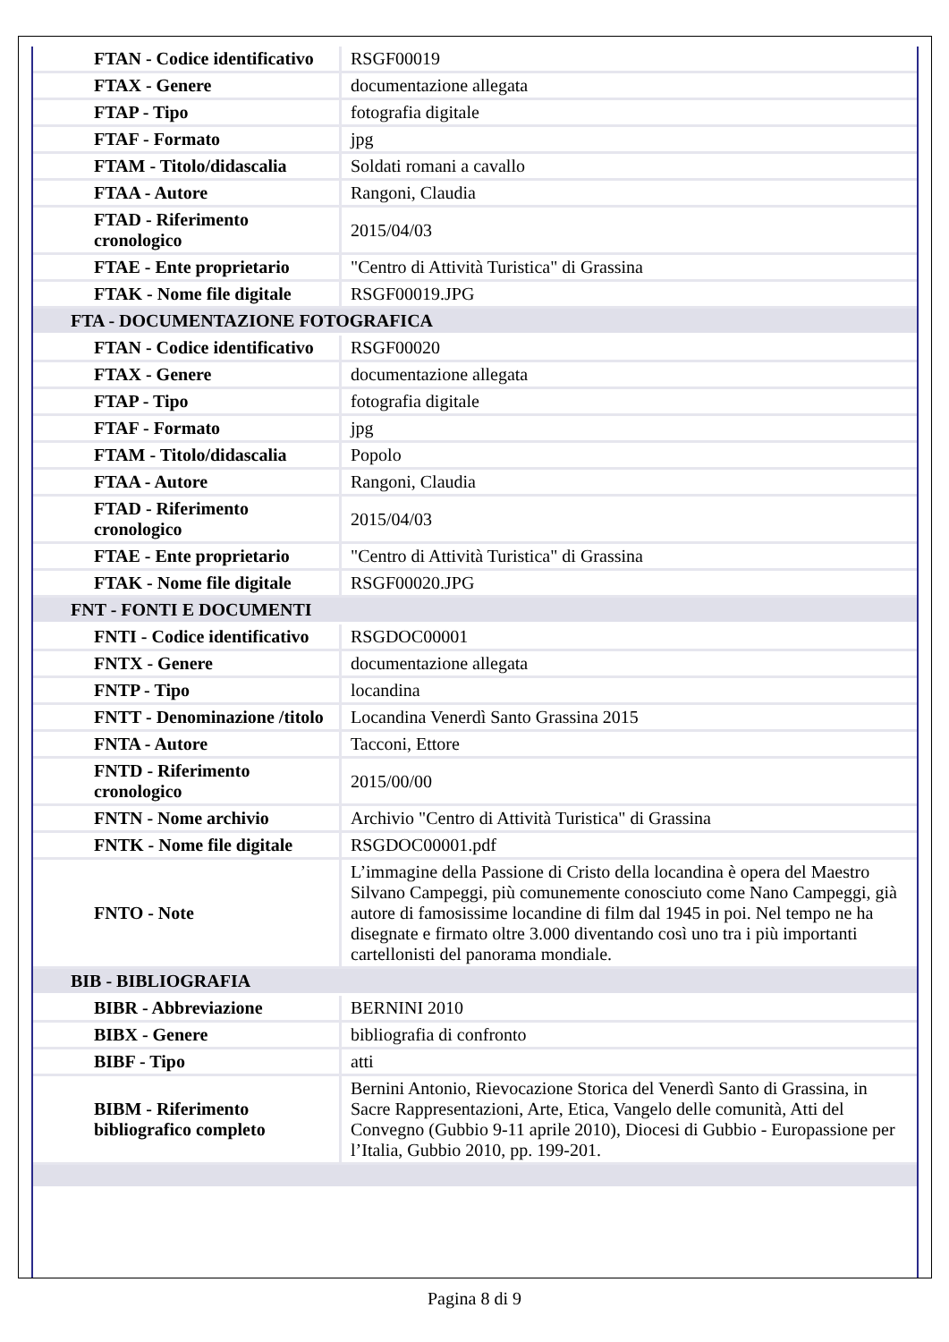| FTAN - Codice identificativo | RSGF00019 |
| FTAX - Genere | documentazione allegata |
| FTAP - Tipo | fotografia digitale |
| FTAF - Formato | jpg |
| FTAM - Titolo/didascalia | Soldati romani a cavallo |
| FTAA - Autore | Rangoni, Claudia |
| FTAD - Riferimento cronologico | 2015/04/03 |
| FTAE - Ente proprietario | "Centro di Attività Turistica" di Grassina |
| FTAK - Nome file digitale | RSGF00019.JPG |
| FTA - DOCUMENTAZIONE FOTOGRAFICA | |
| FTAN - Codice identificativo | RSGF00020 |
| FTAX - Genere | documentazione allegata |
| FTAP - Tipo | fotografia digitale |
| FTAF - Formato | jpg |
| FTAM - Titolo/didascalia | Popolo |
| FTAA - Autore | Rangoni, Claudia |
| FTAD - Riferimento cronologico | 2015/04/03 |
| FTAE - Ente proprietario | "Centro di Attività Turistica" di Grassina |
| FTAK - Nome file digitale | RSGF00020.JPG |
| FNT - FONTI E DOCUMENTI | |
| FNTI - Codice identificativo | RSGDOC00001 |
| FNTX - Genere | documentazione allegata |
| FNTP - Tipo | locandina |
| FNTT - Denominazione /titolo | Locandina Venerdì Santo Grassina 2015 |
| FNTA - Autore | Tacconi, Ettore |
| FNTD - Riferimento cronologico | 2015/00/00 |
| FNTN - Nome archivio | Archivio "Centro di Attività Turistica" di Grassina |
| FNTK - Nome file digitale | RSGDOC00001.pdf |
| FNTO - Note | L’immagine della Passione di Cristo della locandina è opera del Maestro Silvano Campeggi, più comunemente conosciuto come Nano Campeggi, già autore di famosissime locandine di film dal 1945 in poi. Nel tempo ne ha disegnate e firmato oltre 3.000 diventando così uno tra i più importanti cartellonisti del panorama mondiale. |
| BIB - BIBLIOGRAFIA | |
| BIBR - Abbreviazione | BERNINI 2010 |
| BIBX - Genere | bibliografia di confronto |
| BIBF - Tipo | atti |
| BIBM - Riferimento bibliografico completo | Bernini Antonio, Rievocazione Storica del Venerdì Santo di Grassina, in Sacre Rappresentazioni, Arte, Etica, Vangelo delle comunità, Atti del Convegno (Gubbio 9-11 aprile 2010), Diocesi di Gubbio - Europassione per l’Italia, Gubbio 2010, pp. 199-201. |
Pagina 8 di 9